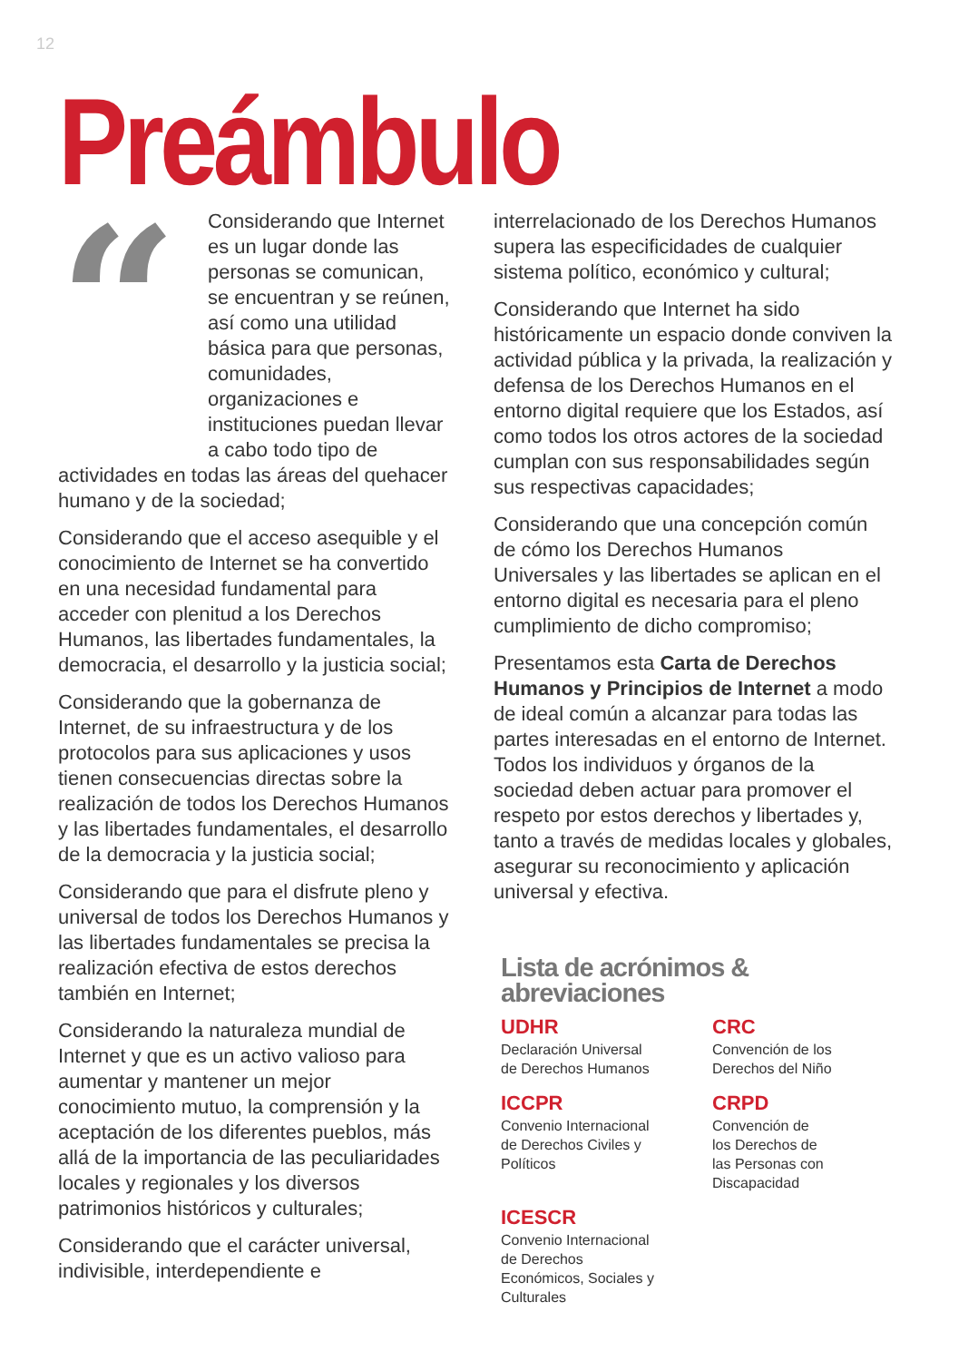12
Preámbulo
“Considerando que Internet es un lugar donde las personas se comunican, se encuentran y se reúnen, así como una utilidad básica para que personas, comunidades, organizaciones e instituciones puedan llevar a cabo todo tipo de actividades en todas las áreas del quehacer humano y de la sociedad;
Considerando que el acceso asequible y el conocimiento de Internet se ha convertido en una necesidad fundamental para acceder con plenitud a los Derechos Humanos, las libertades fundamentales, la democracia, el desarrollo y la justicia social;
Considerando que la gobernanza de Internet, de su infraestructura y de los protocolos para sus aplicaciones y usos tienen consecuencias directas sobre la realización de todos los Derechos Humanos y las libertades fundamentales, el desarrollo de la democracia y la justicia social;
Considerando que para el disfrute pleno y universal de todos los Derechos Humanos y las libertades fundamentales se precisa la realización efectiva de estos derechos también en Internet;
Considerando la naturaleza mundial de Internet y que es un activo valioso para aumentar y mantener un mejor conocimiento mutuo, la comprensión y la aceptación de los diferentes pueblos, más allá de la importancia de las peculiaridades locales y regionales y los diversos patrimonios históricos y culturales;
Considerando que el carácter universal, indivisible, interdependiente e
interrelacionado de los Derechos Humanos supera las especificidades de cualquier sistema político, económico y cultural;
Considerando que Internet ha sido históricamente un espacio donde conviven la actividad pública y la privada, la realización y defensa de los Derechos Humanos en el entorno digital requiere que los Estados, así como todos los otros actores de la sociedad cumplan con sus responsabilidades según sus respectivas capacidades;
Considerando que una concepción común de cómo los Derechos Humanos Universales y las libertades se aplican en el entorno digital es necesaria para el pleno cumplimiento de dicho compromiso;
Presentamos esta Carta de Derechos Humanos y Principios de Internet a modo de ideal común a alcanzar para todas las partes interesadas en el entorno de Internet. Todos los individuos y órganos de la sociedad deben actuar para promover el respeto por estos derechos y libertades y, tanto a través de medidas locales y globales, asegurar su reconocimiento y aplicación universal y efectiva.
Lista de acrónimos & abreviaciones
UDHR
Declaración Universal
de Derechos Humanos
CRC
Convención de los
Derechos del Niño
ICCPR
Convenio Internacional
de Derechos Civiles y
Políticos
CRPD
Convención de
los Derechos de
las Personas con
Discapacidad
ICESCR
Convenio Internacional
de Derechos
Económicos, Sociales y
Culturales